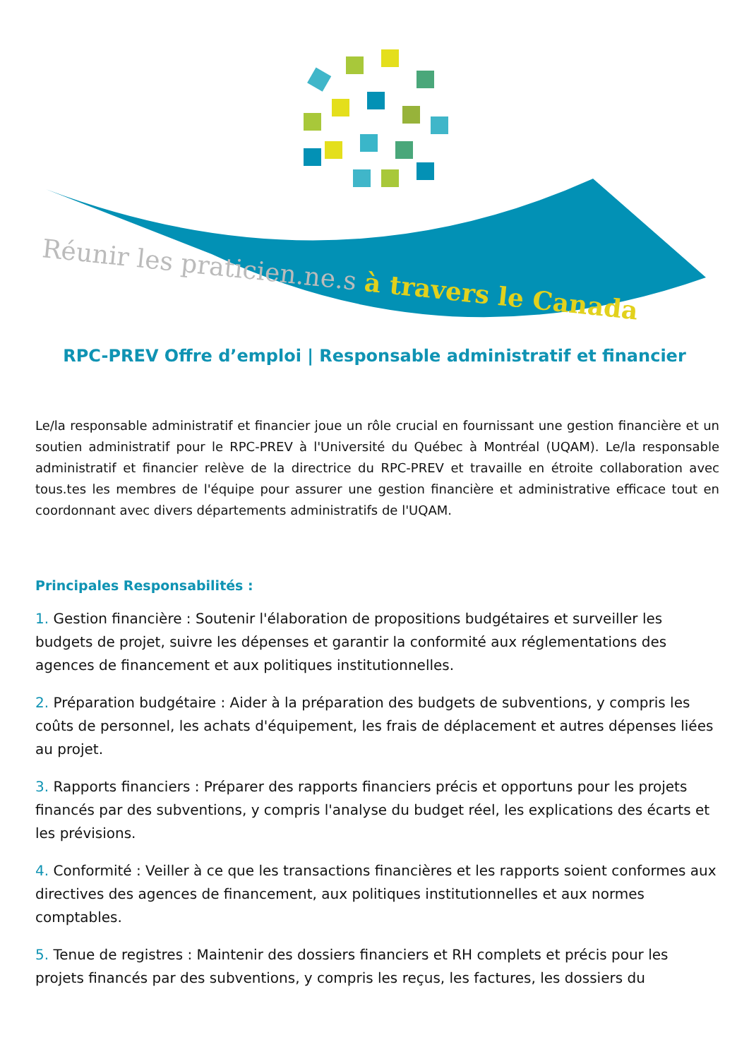Réunir les praticien.ne.s à travers le Canada
RPC-PREV Offre d’emploi | Responsable administratif et financier
Le/la responsable administratif et financier joue un rôle crucial en fournissant une gestion financière et un soutien administratif pour le RPC-PREV à l'Université du Québec à Montréal (UQAM). Le/la responsable administratif et financier relève de la directrice du RPC-PREV et travaille en étroite collaboration avec tous.tes les membres de l'équipe pour assurer une gestion financière et administrative efficace tout en coordonnant avec divers départements administratifs de l'UQAM.
Principales Responsabilités :
1. Gestion financière : Soutenir l'élaboration de propositions budgétaires et surveiller les budgets de projet, suivre les dépenses et garantir la conformité aux réglementations des agences de financement et aux politiques institutionnelles.
2. Préparation budgétaire : Aider à la préparation des budgets de subventions, y compris les coûts de personnel, les achats d'équipement, les frais de déplacement et autres dépenses liées au projet.
3. Rapports financiers : Préparer des rapports financiers précis et opportuns pour les projets financés par des subventions, y compris l'analyse du budget réel, les explications des écarts et les prévisions.
4. Conformité : Veiller à ce que les transactions financières et les rapports soient conformes aux directives des agences de financement, aux politiques institutionnelles et aux normes comptables.
5. Tenue de registres : Maintenir des dossiers financiers et RH complets et précis pour les projets financés par des subventions, y compris les reçus, les factures, les dossiers du